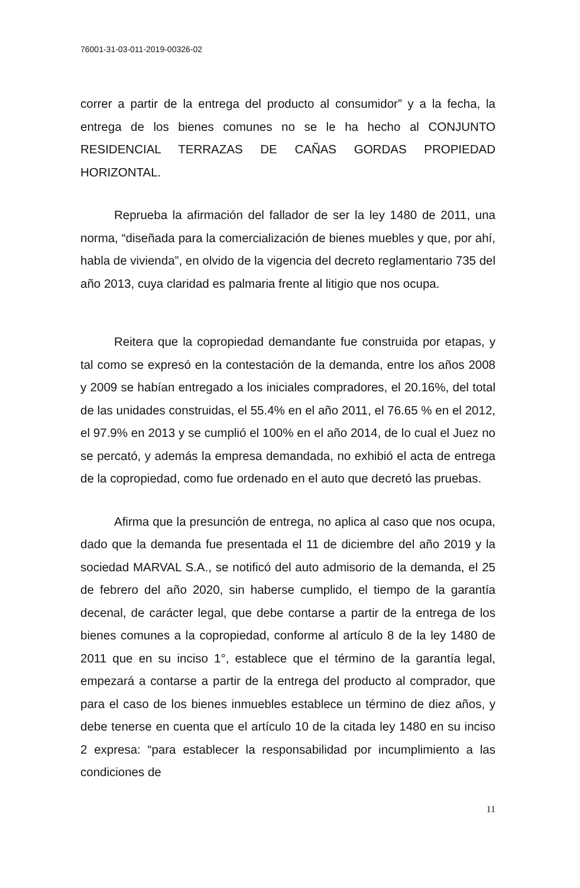76001-31-03-011-2019-00326-02
correr a partir de la entrega del producto al consumidor” y a la fecha, la entrega de los bienes comunes no se le ha hecho al CONJUNTO RESIDENCIAL TERRAZAS DE CAÑAS GORDAS PROPIEDAD HORIZONTAL.
Reprueba la afirmación del fallador de ser la ley 1480 de 2011, una norma, “diseñada para la comercialización de bienes muebles y que, por ahí, habla de vivienda”, en olvido de la vigencia del decreto reglamentario 735 del año 2013, cuya claridad es palmaria frente al litigio que nos ocupa.
Reitera que la copropiedad demandante fue construida por etapas, y tal como se expresó en la contestación de la demanda, entre los años 2008 y 2009 se habían entregado a los iniciales compradores, el 20.16%, del total de las unidades construidas, el 55.4% en el año 2011, el 76.65 % en el 2012, el 97.9% en 2013 y se cumplió el 100% en el año 2014, de lo cual el Juez no se percató, y además la empresa demandada, no exhibió el acta de entrega de la copropiedad, como fue ordenado en el auto que decretó las pruebas.
Afirma que la presunción de entrega, no aplica al caso que nos ocupa, dado que la demanda fue presentada el 11 de diciembre del año 2019 y la sociedad MARVAL S.A., se notificó del auto admisorio de la demanda, el 25 de febrero del año 2020, sin haberse cumplido, el tiempo de la garantía decenal, de carácter legal, que debe contarse a partir de la entrega de los bienes comunes a la copropiedad, conforme al artículo 8 de la ley 1480 de 2011 que en su inciso 1°, establece que el término de la garantía legal, empezará a contarse a partir de la entrega del producto al comprador, que para el caso de los bienes inmuebles establece un término de diez años, y debe tenerse en cuenta que el artículo 10 de la citada ley 1480 en su inciso 2 expresa: “para establecer la responsabilidad por incumplimiento a las condiciones de
11